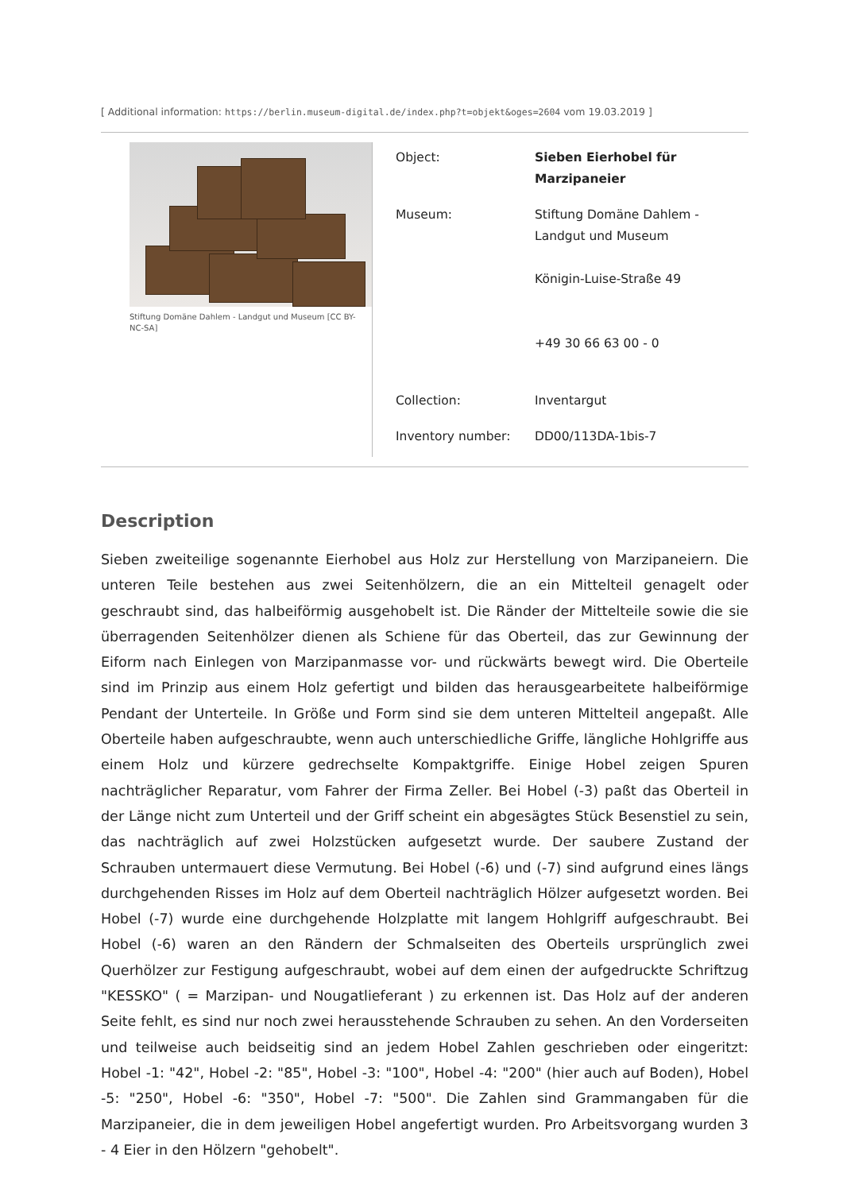[ Additional information: https://berlin.museum-digital.de/index.php?t=objekt&oges=2604 vom 19.03.2019 ]
Stiftung Domäne Dahlem - Landgut und Museum [CC BY-NC-SA]
| Object: | Sieben Eierhobel für Marzipaneier |
| Museum: | Stiftung Domäne Dahlem - Landgut und Museum Königin-Luise-Straße 49 +49 30 66 63 00 - 0 |
| Collection: | Inventargut |
| Inventory number: | DD00/113DA-1bis-7 |
Description
Sieben zweiteilige sogenannte Eierhobel aus Holz zur Herstellung von Marzipaneiern. Die unteren Teile bestehen aus zwei Seitenhölzern, die an ein Mittelteil genagelt oder geschraubt sind, das halbeiförmig ausgehobelt ist. Die Ränder der Mittelteile sowie die sie überragenden Seitenhölzer dienen als Schiene für das Oberteil, das zur Gewinnung der Eiform nach Einlegen von Marzipanmasse vor- und rückwärts bewegt wird. Die Oberteile sind im Prinzip aus einem Holz gefertigt und bilden das herausgearbeitete halbeiförmige Pendant der Unterteile. In Größe und Form sind sie dem unteren Mittelteil angepaßt. Alle Oberteile haben aufgeschraubte, wenn auch unterschiedliche Griffe, längliche Hohlgriffe aus einem Holz und kürzere gedrechselte Kompaktgriffe. Einige Hobel zeigen Spuren nachträglicher Reparatur, vom Fahrer der Firma Zeller. Bei Hobel (-3) paßt das Oberteil in der Länge nicht zum Unterteil und der Griff scheint ein abgesägtes Stück Besenstiel zu sein, das nachträglich auf zwei Holzstücken aufgesetzt wurde. Der saubere Zustand der Schrauben untermauert diese Vermutung. Bei Hobel (-6) und (-7) sind aufgrund eines längs durchgehenden Risses im Holz auf dem Oberteil nachträglich Hölzer aufgesetzt worden. Bei Hobel (-7) wurde eine durchgehende Holzplatte mit langem Hohlgriff aufgeschraubt. Bei Hobel (-6) waren an den Rändern der Schmalseiten des Oberteils ursprünglich zwei Querhölzer zur Festigung aufgeschraubt, wobei auf dem einen der aufgedruckte Schriftzug "KESSKO" ( = Marzipan- und Nougatlieferant ) zu erkennen ist. Das Holz auf der anderen Seite fehlt, es sind nur noch zwei herausstehende Schrauben zu sehen. An den Vorderseiten und teilweise auch beidseitig sind an jedem Hobel Zahlen geschrieben oder eingeritzt: Hobel -1: "42", Hobel -2: "85", Hobel -3: "100", Hobel -4: "200" (hier auch auf Boden), Hobel -5: "250", Hobel -6: "350", Hobel -7: "500". Die Zahlen sind Grammangaben für die Marzipaneier, die in dem jeweiligen Hobel angefertigt wurden. Pro Arbeitsvorgang wurden 3 - 4 Eier in den Hölzern "gehobelt".